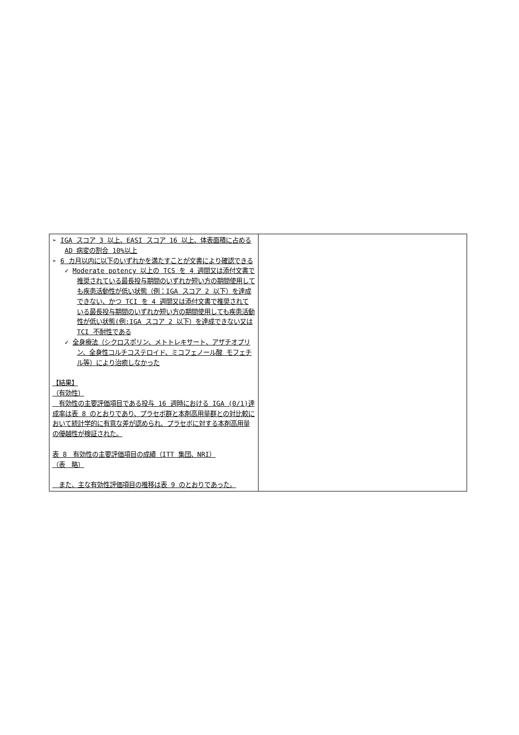| ➢ IGA スコア 3 以上、EASI スコア 16 以上、体表面積に占める AD 病変の割合 10%以上 ➢ 6 カ月以内に以下のいずれかを満たすことが文書により確認できる ✓ Moderate potency 以上の TCS を 4 週間又は添付文書で推奨されている最長投与期間のいずれか短い方の期間使用しても疾患活動性が低い状態（例：IGA スコア 2 以下）を達成できない、かつ TCI を 4 週間又は添付文書で推奨されている最長投与期間のいずれか短い方の期間使用しても疾患活動性が低い状態(例:IGA スコア 2 以下）を達成できない又は TCI 不耐性である ✓ 全身療法（シクロスポリン、メトトレキサート、アザチオプリン、全身性コルチコステロイド、ミコフェノール酸 モフェチル等）により治癒しなかった 【結果】 （有効性） 有効性の主要評価項目である投与 16 週時における IGA (0/1)達成率は表 8 のとおりであり、プラセボ群と本剤高用量群との対比較において統計学的に有意な差が認められ、プラセボに対する本剤高用量の優越性が検証された。 表 8 有効性の主要評価項目の成績（ITT 集団、NRI） （表 略） また、主な有効性評価項目の推移は表 9 のとおりであった。 | |